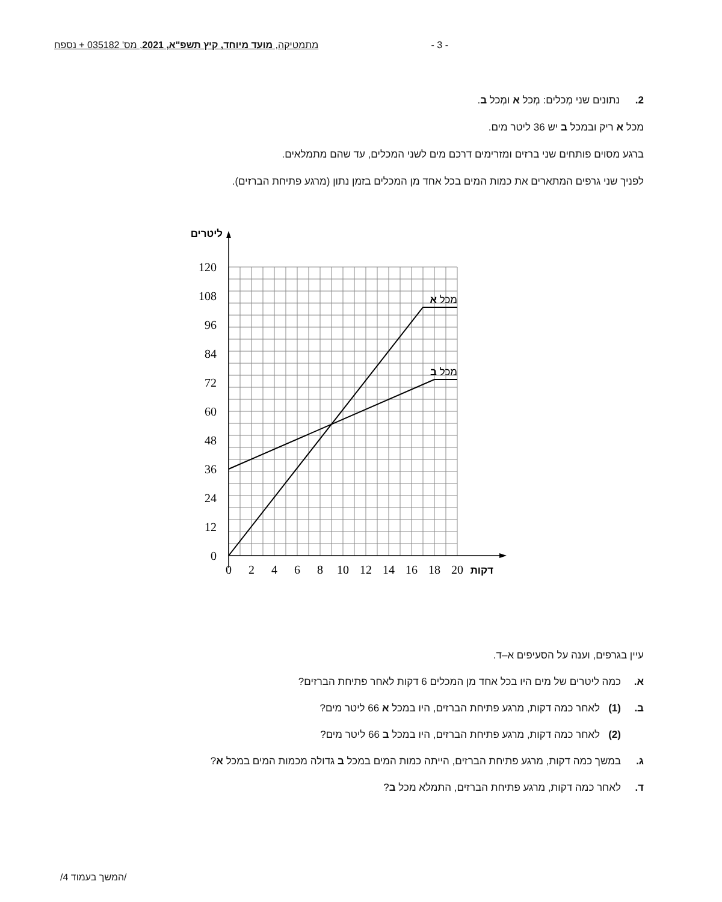- 3 - מתמטיקה, מועד מיוחד, קיץ תשפ"א, 2021, מס' 035182 + נספח
2. נתונים שני מְכלים: מְכל א ומְכל ב.
מכל א ריק ובמכל ב יש 36 ליטר מים.
ברגע מסוים פותחים שני ברזים ומזרימים דרכם מים לשני המכלים, עד שהם מתמלאים.
לפניך שני גרפים המתארים את כמות המים בכל אחד מן המכלים בזמן נתון (מרגע פתיחת הברזים).
0
12
24
36
48
60
72
84
96
108
120
0
2
4
6
8
10
12
14
16
18
20
דקות
ליטרים
מכל א
מכל ב
עיין בגרפים, וענה על הסעיפים א–ד.
א. כמה ליטרים של מים היו בכל אחד מן המכלים 6 דקות לאחר פתיחת הברזים?
ב. (1) לאחר כמה דקות, מרגע פתיחת הברזים, היו במכל א 66 ליטר מים?
(2) לאחר כמה דקות, מרגע פתיחת הברזים, היו במכל ב 66 ליטר מים?
ג. במשך כמה דקות, מרגע פתיחת הברזים, הייתה כמות המים במכל ב גדולה מכמות המים במכל א?
ד. לאחר כמה דקות, מרגע פתיחת הברזים, התמלא מכל ב?
/המשך בעמוד 4/